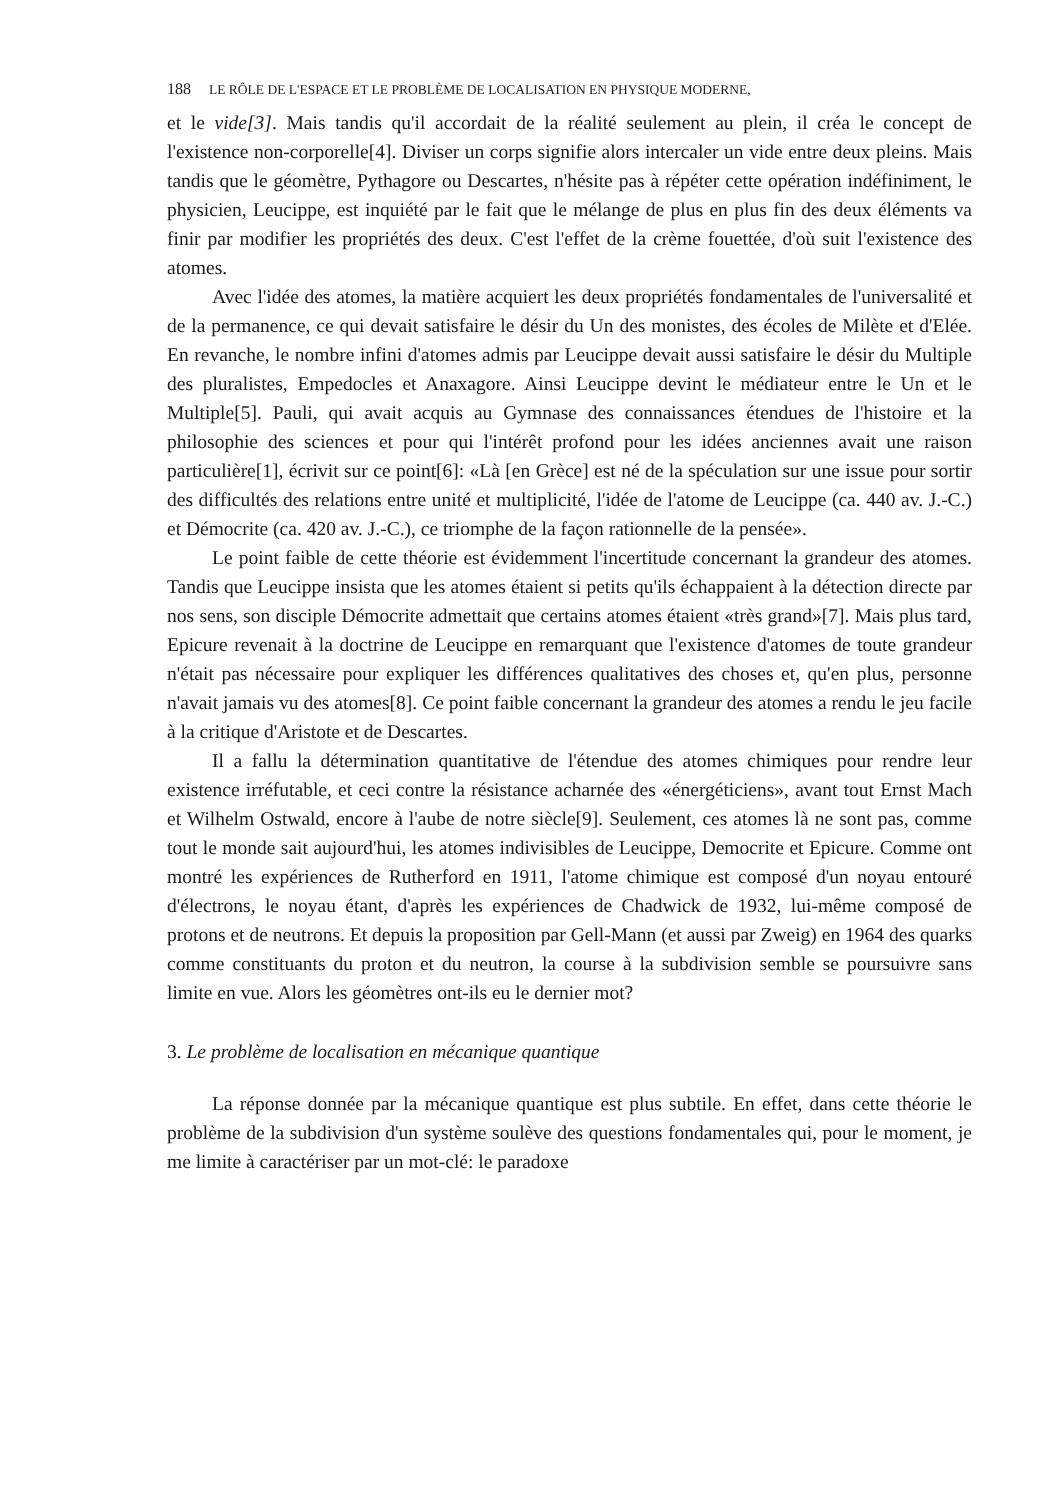188 LE RÔLE DE L'ESPACE ET LE PROBLÈME DE LOCALISATION EN PHYSIQUE MODERNE,
et le vide[3]. Mais tandis qu'il accordait de la réalité seulement au plein, il créa le concept de l'existence non-corporelle[4]. Diviser un corps signifie alors intercaler un vide entre deux pleins. Mais tandis que le géomètre, Pythagore ou Descartes, n'hésite pas à répéter cette opération indéfiniment, le physicien, Leucippe, est inquiété par le fait que le mélange de plus en plus fin des deux éléments va finir par modifier les propriétés des deux. C'est l'effet de la crème fouettée, d'où suit l'existence des atomes.
Avec l'idée des atomes, la matière acquiert les deux propriétés fondamentales de l'universalité et de la permanence, ce qui devait satisfaire le désir du Un des monistes, des écoles de Milète et d'Elée. En revanche, le nombre infini d'atomes admis par Leucippe devait aussi satisfaire le désir du Multiple des pluralistes, Empedocles et Anaxagore. Ainsi Leucippe devint le médiateur entre le Un et le Multiple[5]. Pauli, qui avait acquis au Gymnase des connaissances étendues de l'histoire et la philosophie des sciences et pour qui l'intérêt profond pour les idées anciennes avait une raison particulière[1], écrivit sur ce point[6]: «Là [en Grèce] est né de la spéculation sur une issue pour sortir des difficultés des relations entre unité et multiplicité, l'idée de l'atome de Leucippe (ca. 440 av. J.-C.) et Démocrite (ca. 420 av. J.-C.), ce triomphe de la façon rationnelle de la pensée».
Le point faible de cette théorie est évidemment l'incertitude concernant la grandeur des atomes. Tandis que Leucippe insista que les atomes étaient si petits qu'ils échappaient à la détection directe par nos sens, son disciple Démocrite admettait que certains atomes étaient «très grand»[7]. Mais plus tard, Epicure revenait à la doctrine de Leucippe en remarquant que l'existence d'atomes de toute grandeur n'était pas nécessaire pour expliquer les différences qualitatives des choses et, qu'en plus, personne n'avait jamais vu des atomes[8]. Ce point faible concernant la grandeur des atomes a rendu le jeu facile à la critique d'Aristote et de Descartes.
Il a fallu la détermination quantitative de l'étendue des atomes chimiques pour rendre leur existence irréfutable, et ceci contre la résistance acharnée des «énergéticiens», avant tout Ernst Mach et Wilhelm Ostwald, encore à l'aube de notre siècle[9]. Seulement, ces atomes là ne sont pas, comme tout le monde sait aujourd'hui, les atomes indivisibles de Leucippe, Democrite et Epicure. Comme ont montré les expériences de Rutherford en 1911, l'atome chimique est composé d'un noyau entouré d'électrons, le noyau étant, d'après les expériences de Chadwick de 1932, lui-même composé de protons et de neutrons. Et depuis la proposition par Gell-Mann (et aussi par Zweig) en 1964 des quarks comme constituants du proton et du neutron, la course à la subdivision semble se poursuivre sans limite en vue. Alors les géomètres ont-ils eu le dernier mot?
3. Le problème de localisation en mécanique quantique
La réponse donnée par la mécanique quantique est plus subtile. En effet, dans cette théorie le problème de la subdivision d'un système soulève des questions fondamentales qui, pour le moment, je me limite à caractériser par un mot-clé: le paradoxe